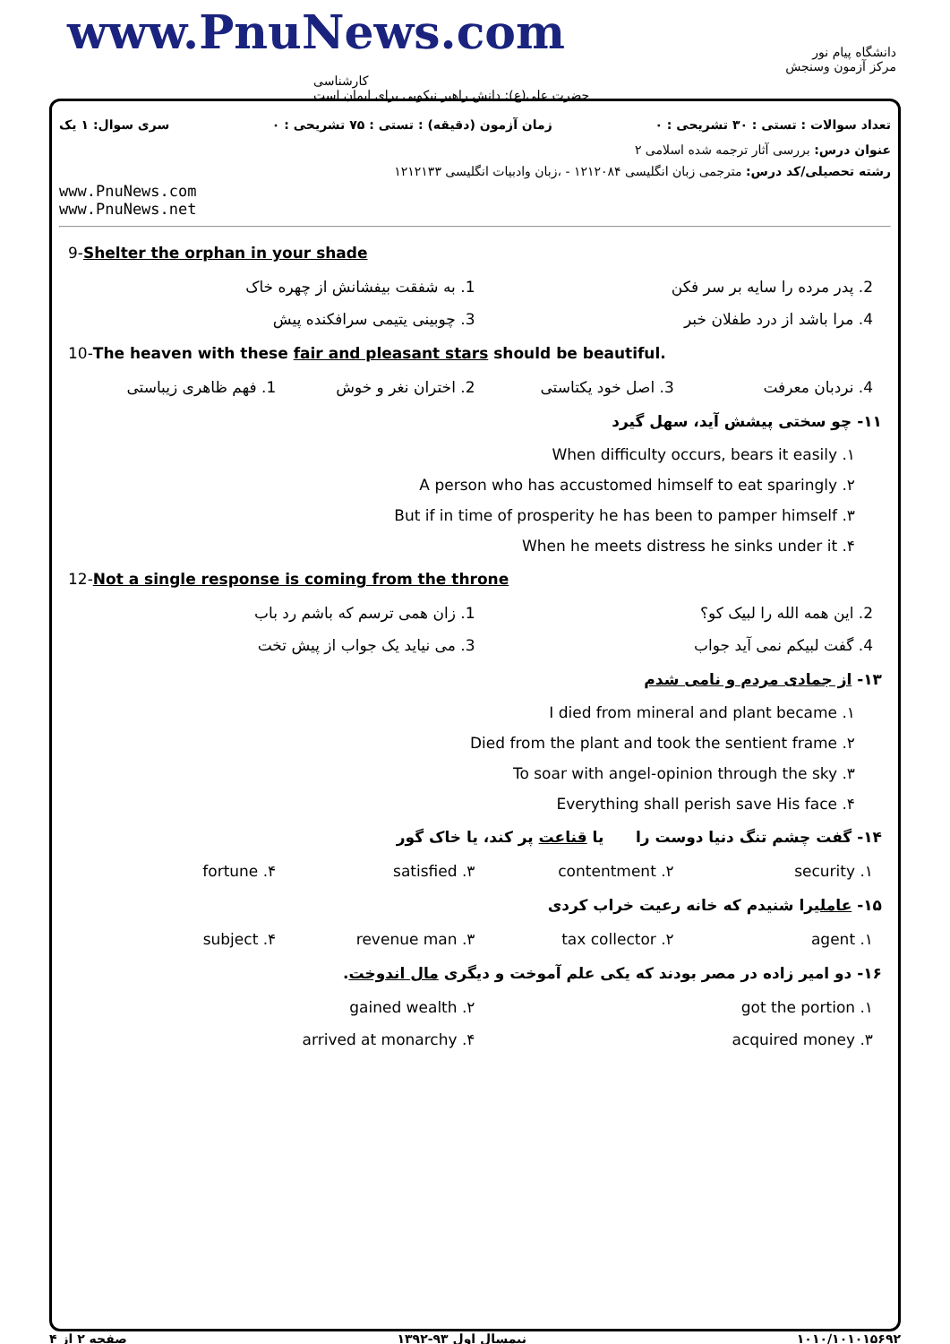www.PnuNews.com
کارشناسی
حضرت علی(ع): دانش راهبر نیکویی برای ایمان است
دانشگاه پیام نور
مرکز آزمون وسنجش
سری سوال: ۱ یک زمان آزمون (دقیقه) : تستی : ۷۵ تشریحی : ۰ تعداد سوالات : تستی : ۳۰ تشریحی : ۰
عنوان درس: بررسی آثار ترجمه شده اسلامی ۲
رشته تحصیلی/کد درس: مترجمی زبان انگلیسی ۱۲۱۲۰۸۴ - ،زبان وادبیات انگلیسی ۱۲۱۲۱۳۳
www.PnuNews.com
www.PnuNews.net
9-Shelter the orphan in your shade
2. پدر مرده را سایه بر سر فکن 1. به شفقت بیفشانش از چهره خاک
4. مرا باشد از درد طفلان خبر 3. چوبینی یتیمی سرافکنده پیش
10-The heaven with these fair and pleasant stars should be beautiful.
4. نردبان معرفت 3. اصل خود یکتاستی 2. اختران نغر و خوش 1. فهم ظاهری زیباستی
۱۱- چو سختی پیشش آید، سهل گیرد
When difficulty occurs, bears it easily .۱
A person who has accustomed himself to eat sparingly .۲
But if in time of prosperity he has been to pamper himself .۳
When he meets distress he sinks under it .۴
12-Not a single response is coming from the throne
2. این همه الله را لبیک کو؟ 1. زان همی ترسم که باشم رد باب
4. گفت لبیکم نمی آید جواب 3. می نیاید یک جواب از پیش تخت
۱۳- از جمادی مردم و نامی شدم
I died from mineral and plant became .۱
Died from the plant and took the sentient frame .۲
To soar with angel-opinion through the sky .۳
Everything shall perish save His face .۴
۱۴- گفت چشم تنگ دنیا دوست را یا قناعت پر کند، یا خاک گور
security .۱ contentment .۲ satisfied .۳ fortune .۴
۱۵- عاملیرا شنیدم که خانه رعیت خراب کردی
agent .۱ tax collector .۲ revenue man .۳ subject .۴
۱۶- دو امیر زاده در مصر بودند که یکی علم آموخت و دیگری مال اندوخت.
got the portion .۱ gained wealth .۲
acquired money .۳ arrived at monarchy .۴
صفحه ۲ از ۴ نیمسال اول ۹۳-۱۳۹۲ ۱۰۱۰/۱۰۱۰۱۵۶۹۲